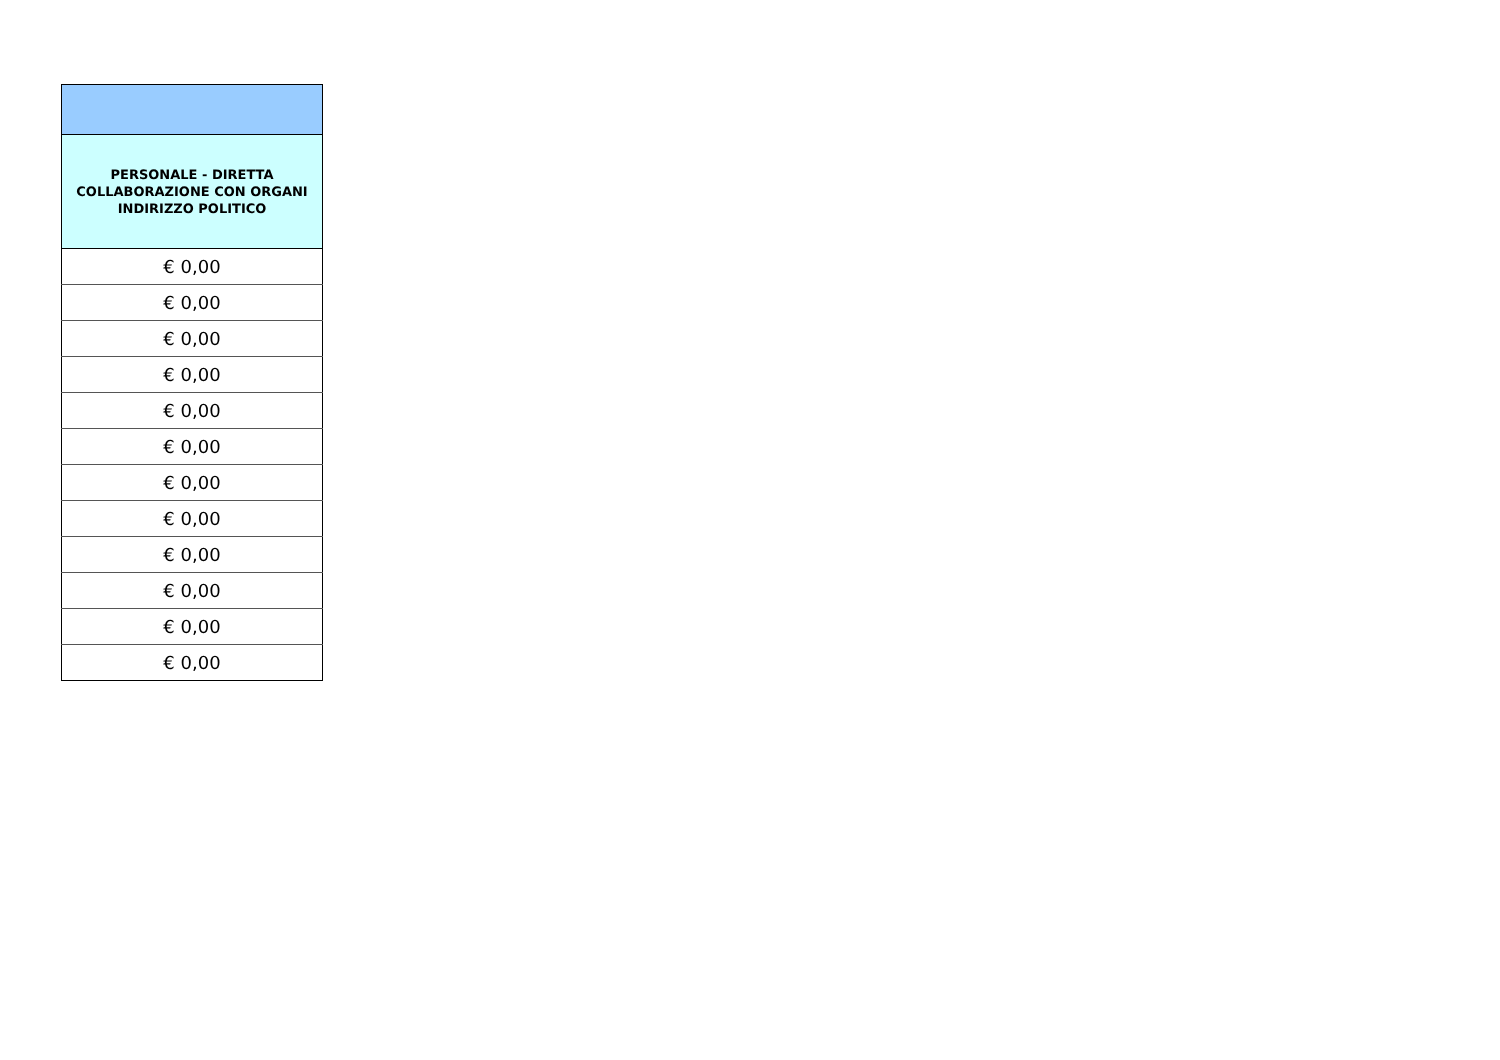| PERSONALE - DIRETTA COLLABORAZIONE CON ORGANI INDIRIZZO POLITICO |
| --- |
| € 0,00 |
| € 0,00 |
| € 0,00 |
| € 0,00 |
| € 0,00 |
| € 0,00 |
| € 0,00 |
| € 0,00 |
| € 0,00 |
| € 0,00 |
| € 0,00 |
| € 0,00 |